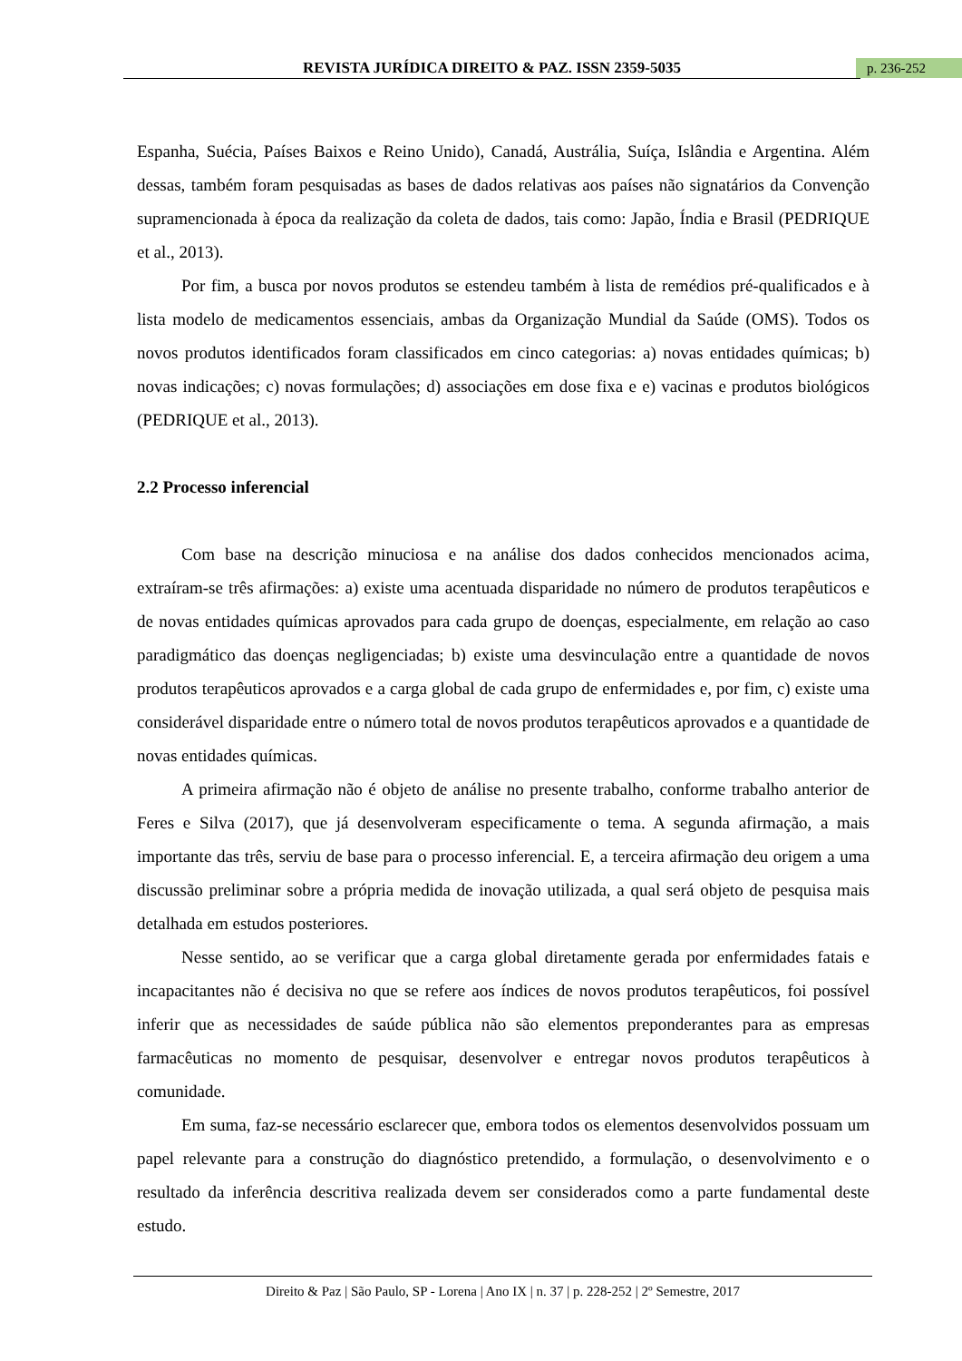REVISTA JURÍDICA DIREITO & PAZ. ISSN 2359-5035 p. 236-252
Espanha, Suécia, Países Baixos e Reino Unido), Canadá, Austrália, Suíça, Islândia e Argentina. Além dessas, também foram pesquisadas as bases de dados relativas aos países não signatários da Convenção supramencionada à época da realização da coleta de dados, tais como: Japão, Índia e Brasil (PEDRIQUE et al., 2013).
Por fim, a busca por novos produtos se estendeu também à lista de remédios pré-qualificados e à lista modelo de medicamentos essenciais, ambas da Organização Mundial da Saúde (OMS). Todos os novos produtos identificados foram classificados em cinco categorias: a) novas entidades químicas; b) novas indicações; c) novas formulações; d) associações em dose fixa e e) vacinas e produtos biológicos (PEDRIQUE et al., 2013).
2.2 Processo inferencial
Com base na descrição minuciosa e na análise dos dados conhecidos mencionados acima, extraíram-se três afirmações: a) existe uma acentuada disparidade no número de produtos terapêuticos e de novas entidades químicas aprovados para cada grupo de doenças, especialmente, em relação ao caso paradigmático das doenças negligenciadas; b) existe uma desvinculação entre a quantidade de novos produtos terapêuticos aprovados e a carga global de cada grupo de enfermidades e, por fim, c) existe uma considerável disparidade entre o número total de novos produtos terapêuticos aprovados e a quantidade de novas entidades químicas.
A primeira afirmação não é objeto de análise no presente trabalho, conforme trabalho anterior de Feres e Silva (2017), que já desenvolveram especificamente o tema. A segunda afirmação, a mais importante das três, serviu de base para o processo inferencial. E, a terceira afirmação deu origem a uma discussão preliminar sobre a própria medida de inovação utilizada, a qual será objeto de pesquisa mais detalhada em estudos posteriores.
Nesse sentido, ao se verificar que a carga global diretamente gerada por enfermidades fatais e incapacitantes não é decisiva no que se refere aos índices de novos produtos terapêuticos, foi possível inferir que as necessidades de saúde pública não são elementos preponderantes para as empresas farmacêuticas no momento de pesquisar, desenvolver e entregar novos produtos terapêuticos à comunidade.
Em suma, faz-se necessário esclarecer que, embora todos os elementos desenvolvidos possuam um papel relevante para a construção do diagnóstico pretendido, a formulação, o desenvolvimento e o resultado da inferência descritiva realizada devem ser considerados como a parte fundamental deste estudo.
Direito & Paz | São Paulo, SP - Lorena | Ano IX | n. 37 | p. 228-252 | 2º Semestre, 2017